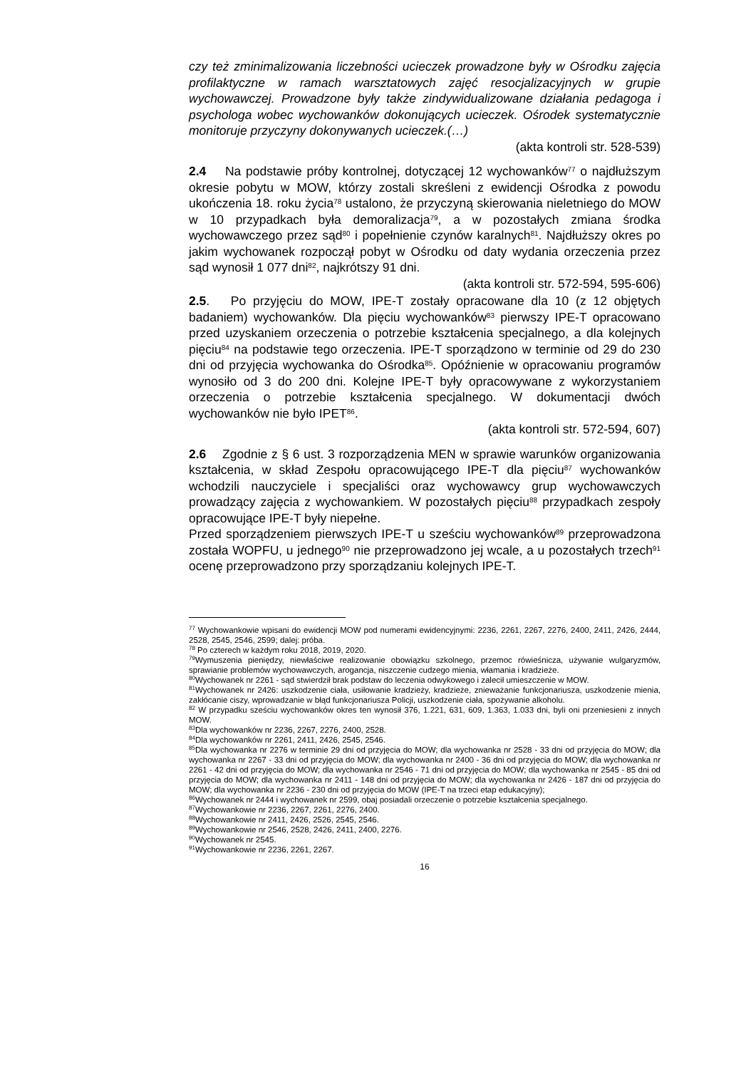czy też zminimalizowania liczebności ucieczek prowadzone były w Ośrodku zajęcia profilaktyczne w ramach warsztatowych zajęć resocjalizacyjnych w grupie wychowawczej. Prowadzone były także zindywidualizowane działania pedagoga i psychologa wobec wychowanków dokonujących ucieczek. Ośrodek systematycznie monitoruje przyczyny dokonywanych ucieczek.(…)
(akta kontroli str. 528-539)
2.4 Na podstawie próby kontrolnej, dotyczącej 12 wychowanków<sup>77</sup> o najdłuższym okresie pobytu w MOW, którzy zostali skreśleni z ewidencji Ośrodka z powodu ukończenia 18. roku życia<sup>78</sup> ustalono, że przyczyną skierowania nieletniego do MOW w 10 przypadkach była demoralizacja<sup>79</sup>, a w pozostałych zmiana środka wychowawczego przez sąd<sup>80</sup> i popełnienie czynów karalnych<sup>81</sup>. Najdłuższy okres po jakim wychowanek rozpoczął pobyt w Ośrodku od daty wydania orzeczenia przez sąd wynosił 1 077 dni<sup>82</sup>, najkrótszy 91 dni.
(akta kontroli str. 572-594, 595-606)
2.5. Po przyjęciu do MOW, IPE-T zostały opracowane dla 10 (z 12 objętych badaniem) wychowanków. Dla pięciu wychowanków<sup>83</sup> pierwszy IPE-T opracowano przed uzyskaniem orzeczenia o potrzebie kształcenia specjalnego, a dla kolejnych pięciu<sup>84</sup> na podstawie tego orzeczenia. IPE-T sporządzono w terminie od 29 do 230 dni od przyjęcia wychowanka do Ośrodka<sup>85</sup>. Opóźnienie w opracowaniu programów wynosiło od 3 do 200 dni. Kolejne IPE-T były opracowywane z wykorzystaniem orzeczenia o potrzebie kształcenia specjalnego. W dokumentacji dwóch wychowanków nie było IPET<sup>86</sup>.
(akta kontroli str. 572-594, 607)
2.6 Zgodnie z § 6 ust. 3 rozporządzenia MEN w sprawie warunków organizowania kształcenia, w skład Zespołu opracowującego IPE-T dla pięciu<sup>87</sup> wychowanków wchodzili nauczyciele i specjaliści oraz wychowawcy grup wychowawczych prowadzący zajęcia z wychowankiem. W pozostałych pięciu<sup>88</sup> przypadkach zespoły opracowujące IPE-T były niepełne.
Przed sporządzeniem pierwszych IPE-T u sześciu wychowanków<sup>89</sup> przeprowadzona została WOPFU, u jednego<sup>90</sup> nie przeprowadzono jej wcale, a u pozostałych trzech<sup>91</sup> ocenę przeprowadzono przy sporządzaniu kolejnych IPE-T.
<sup>77</sup> Wychowankowie wpisani do ewidencji MOW pod numerami ewidencyjnymi: 2236, 2261, 2267, 2276, 2400, 2411, 2426, 2444, 2528, 2545, 2546, 2599; dalej: próba.
<sup>78</sup> Po czterech w każdym roku 2018, 2019, 2020.
<sup>79</sup> Wymuszenia pieniędzy, niewłaściwe realizowanie obowiązku szkolnego, przemoc rówieśnicza, używanie wulgaryzmów, sprawianie problemów wychowawczych, arogancja, niszczenie cudzego mienia, włamania i kradzieże.
<sup>80</sup> Wychowanek nr 2261 - sąd stwierdził brak podstaw do leczenia odwykowego i zalecił umieszczenie w MOW.
<sup>81</sup> Wychowanek nr 2426: uszkodzenie ciała, usiłowanie kradzieży, kradzieże, znieważanie funkcjonariusza, uszkodzenie mienia, zakłócanie ciszy, wprowadzanie w błąd funkcjonariusza Policji, uszkodzenie ciała, spożywanie alkoholu.
<sup>82</sup> W przypadku sześciu wychowanków okres ten wynosił 376, 1.221, 631, 609, 1.363, 1.033 dni, byli oni przeniesieni z innych MOW.
<sup>83</sup> Dla wychowanków nr 2236, 2267, 2276, 2400, 2528.
<sup>84</sup> Dla wychowanków nr 2261, 2411, 2426, 2545, 2546.
<sup>85</sup> Dla wychowanka nr 2276 w terminie 29 dni od przyjęcia do MOW; dla wychowanka nr 2528 - 33 dni od przyjęcia do MOW; dla wychowanka nr 2267 - 33 dni od przyjęcia do MOW; dla wychowanka nr 2400 - 36 dni od przyjęcia do MOW; dla wychowanka nr 2261 - 42 dni od przyjęcia do MOW; dla wychowanka nr 2546 - 71 dni od przyjęcia do MOW; dla wychowanka nr 2545 - 85 dni od przyjęcia do MOW; dla wychowanka nr 2411 - 148 dni od przyjęcia do MOW; dla wychowanka nr 2426 - 187 dni od przyjęcia do MOW; dla wychowanka nr 2236 - 230 dni od przyjęcia do MOW (IPE-T na trzeci etap edukacyjny);
<sup>86</sup> Wychowanek nr 2444 i wychowanek nr 2599, obaj posiadali orzeczenie o potrzebie kształcenia specjalnego.
<sup>87</sup> Wychowankowie nr 2236, 2267, 2261, 2276, 2400.
<sup>88</sup> Wychowankowie nr 2411, 2426, 2526, 2545, 2546.
<sup>89</sup> Wychowankowie nr 2546, 2528, 2426, 2411, 2400, 2276.
<sup>90</sup> Wychowanek nr 2545.
<sup>91</sup> Wychowankowie nr 2236, 2261, 2267.
16